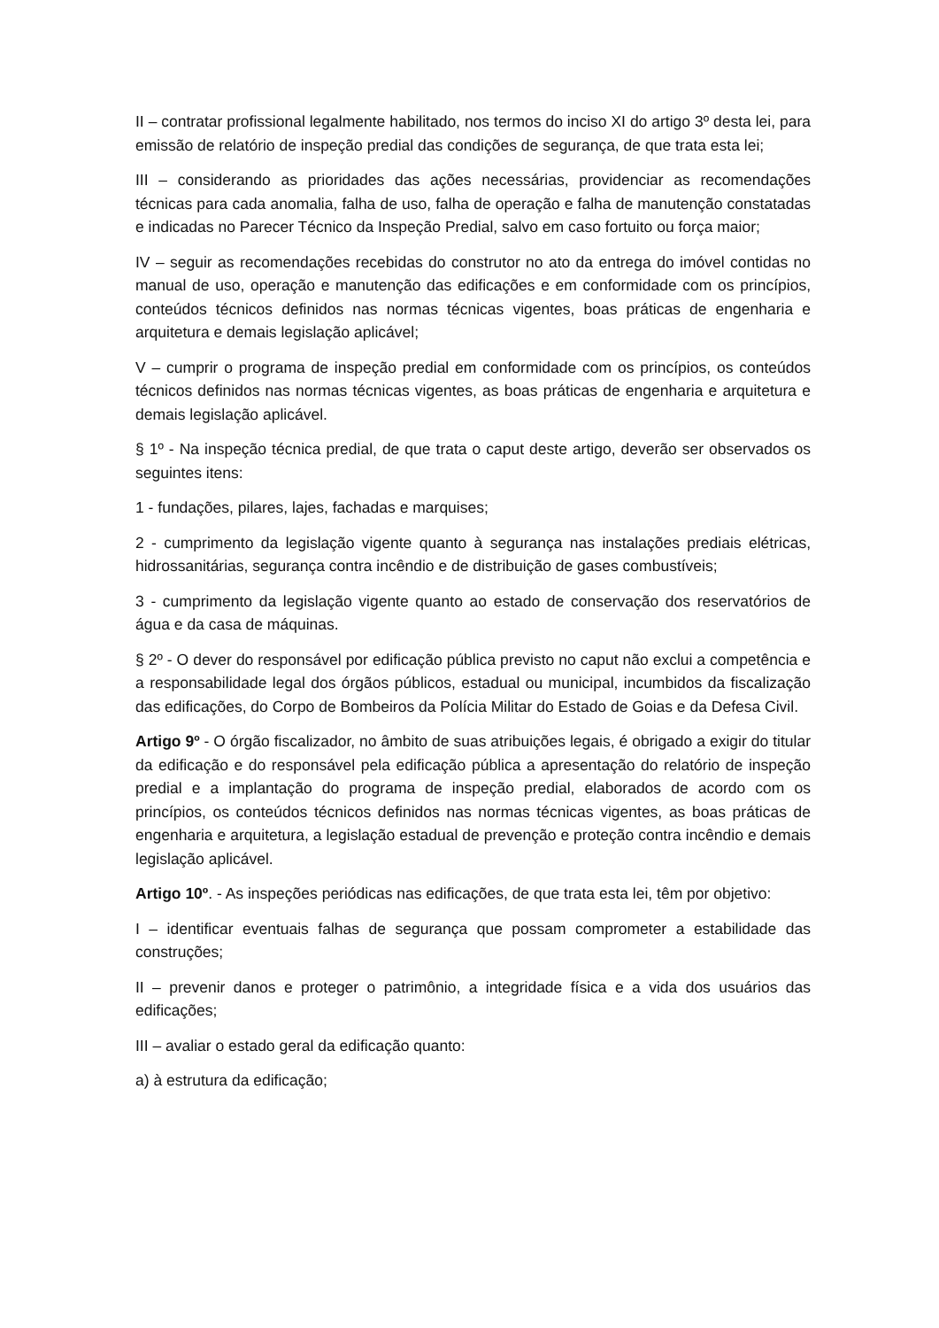II – contratar profissional legalmente habilitado, nos termos do inciso XI do artigo 3º desta lei, para emissão de relatório de inspeção predial das condições de segurança, de que trata esta lei;
III – considerando as prioridades das ações necessárias, providenciar as recomendações técnicas para cada anomalia, falha de uso, falha de operação e falha de manutenção constatadas e indicadas no Parecer Técnico da Inspeção Predial, salvo em caso fortuito ou força maior;
IV – seguir as recomendações recebidas do construtor no ato da entrega do imóvel contidas no manual de uso, operação e manutenção das edificações e em conformidade com os princípios, conteúdos técnicos definidos nas normas técnicas vigentes, boas práticas de engenharia e arquitetura e demais legislação aplicável;
V – cumprir o programa de inspeção predial em conformidade com os princípios, os conteúdos técnicos definidos nas normas técnicas vigentes, as boas práticas de engenharia e arquitetura e demais legislação aplicável.
§ 1º - Na inspeção técnica predial, de que trata o caput deste artigo, deverão ser observados os seguintes itens:
1 - fundações, pilares, lajes, fachadas e marquises;
2 - cumprimento da legislação vigente quanto à segurança nas instalações prediais elétricas, hidrossanitárias, segurança contra incêndio e de distribuição de gases combustíveis;
3 - cumprimento da legislação vigente quanto ao estado de conservação dos reservatórios de água e da casa de máquinas.
§ 2º - O dever do responsável por edificação pública previsto no caput não exclui a competência e a responsabilidade legal dos órgãos públicos, estadual ou municipal, incumbidos da fiscalização das edificações, do Corpo de Bombeiros da Polícia Militar do Estado de Goias e da Defesa Civil.
Artigo 9º - O órgão fiscalizador, no âmbito de suas atribuições legais, é obrigado a exigir do titular da edificação e do responsável pela edificação pública a apresentação do relatório de inspeção predial e a implantação do programa de inspeção predial, elaborados de acordo com os princípios, os conteúdos técnicos definidos nas normas técnicas vigentes, as boas práticas de engenharia e arquitetura, a legislação estadual de prevenção e proteção contra incêndio e demais legislação aplicável.
Artigo 10º. - As inspeções periódicas nas edificações, de que trata esta lei, têm por objetivo:
I – identificar eventuais falhas de segurança que possam comprometer a estabilidade das construções;
II – prevenir danos e proteger o patrimônio, a integridade física e a vida dos usuários das edificações;
III – avaliar o estado geral da edificação quanto:
a) à estrutura da edificação;